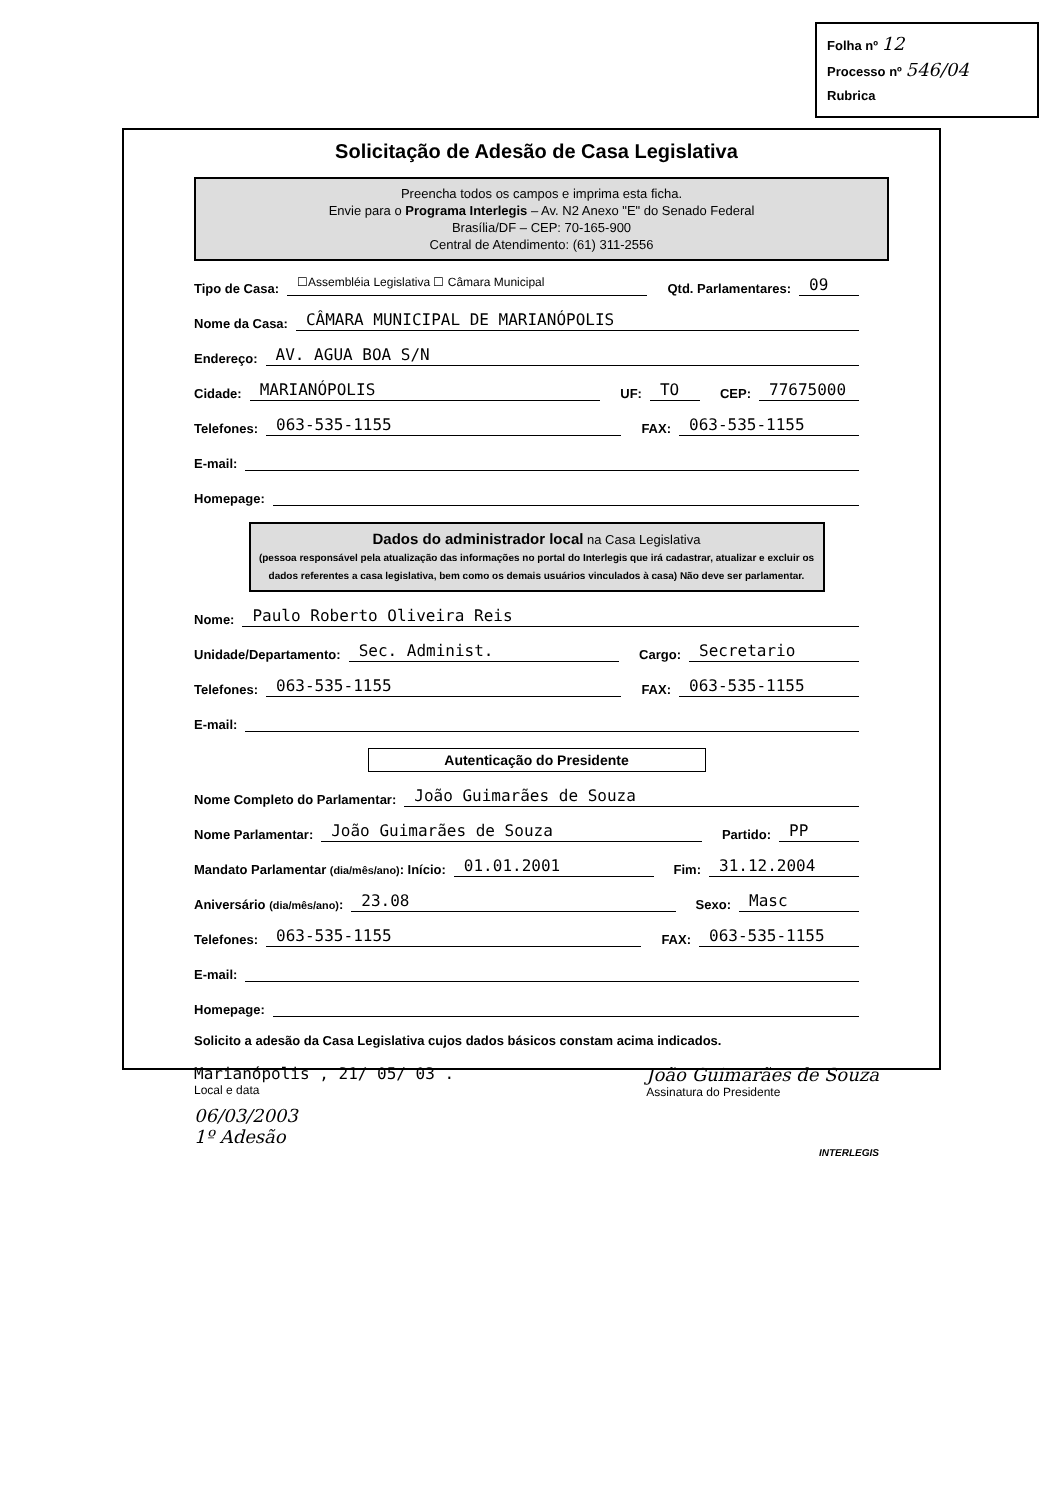Folha nº 12
Processo nº 546/04
Rubrica
Solicitação de Adesão de Casa Legislativa
Preencha todos os campos e imprima esta ficha.
Envie para o Programa Interlegis – Av. N2 Anexo "E" do Senado Federal
Brasília/DF – CEP: 70-165-900
Central de Atendimento: (61) 311-2556
Tipo de Casa:
☐Assembléia Legislativa ☐ Câmara Municipal
Qtd. Parlamentares:
09
Nome da Casa:
CÂMARA MUNICIPAL DE MARIANÓPOLIS
Endereço:
AV. AGUA BOA S/N
Cidade:
MARIANÓPOLIS
UF:
TO
CEP:
77675000
Telefones:
063-535-1155
FAX:
063-535-1155
E-mail:
Homepage:
Dados do administrador local na Casa Legislativa
(pessoa responsável pela atualização das informações no portal do Interlegis que irá cadastrar, atualizar e excluir os dados referentes a casa legislativa, bem como os demais usuários vinculados à casa) Não deve ser parlamentar.
Nome:
Paulo Roberto Oliveira Reis
Unidade/Departamento:
Sec. Administ.
Cargo:
Secretario
Telefones:
063-535-1155
FAX:
063-535-1155
E-mail:
Autenticação do Presidente
Nome Completo do Parlamentar:
João Guimarães de Souza
Nome Parlamentar:
João Guimarães de Souza
Partido:
PP
Mandato Parlamentar (dia/mês/ano): Início:
01.01.2001
Fim:
31.12.2004
Aniversário (dia/mês/ano):
23.08
Sexo:
Masc
Telefones:
063-535-1155
FAX:
063-535-1155
E-mail:
Homepage:
Solicito a adesão da Casa Legislativa cujos dados básicos constam acima indicados.
Marianópolis , 21/ 05/ 03 .
Local e data
João Guimarães de Souza
Assinatura do Presidente
06/03/2003
1º Adesão
INTERLEGIS